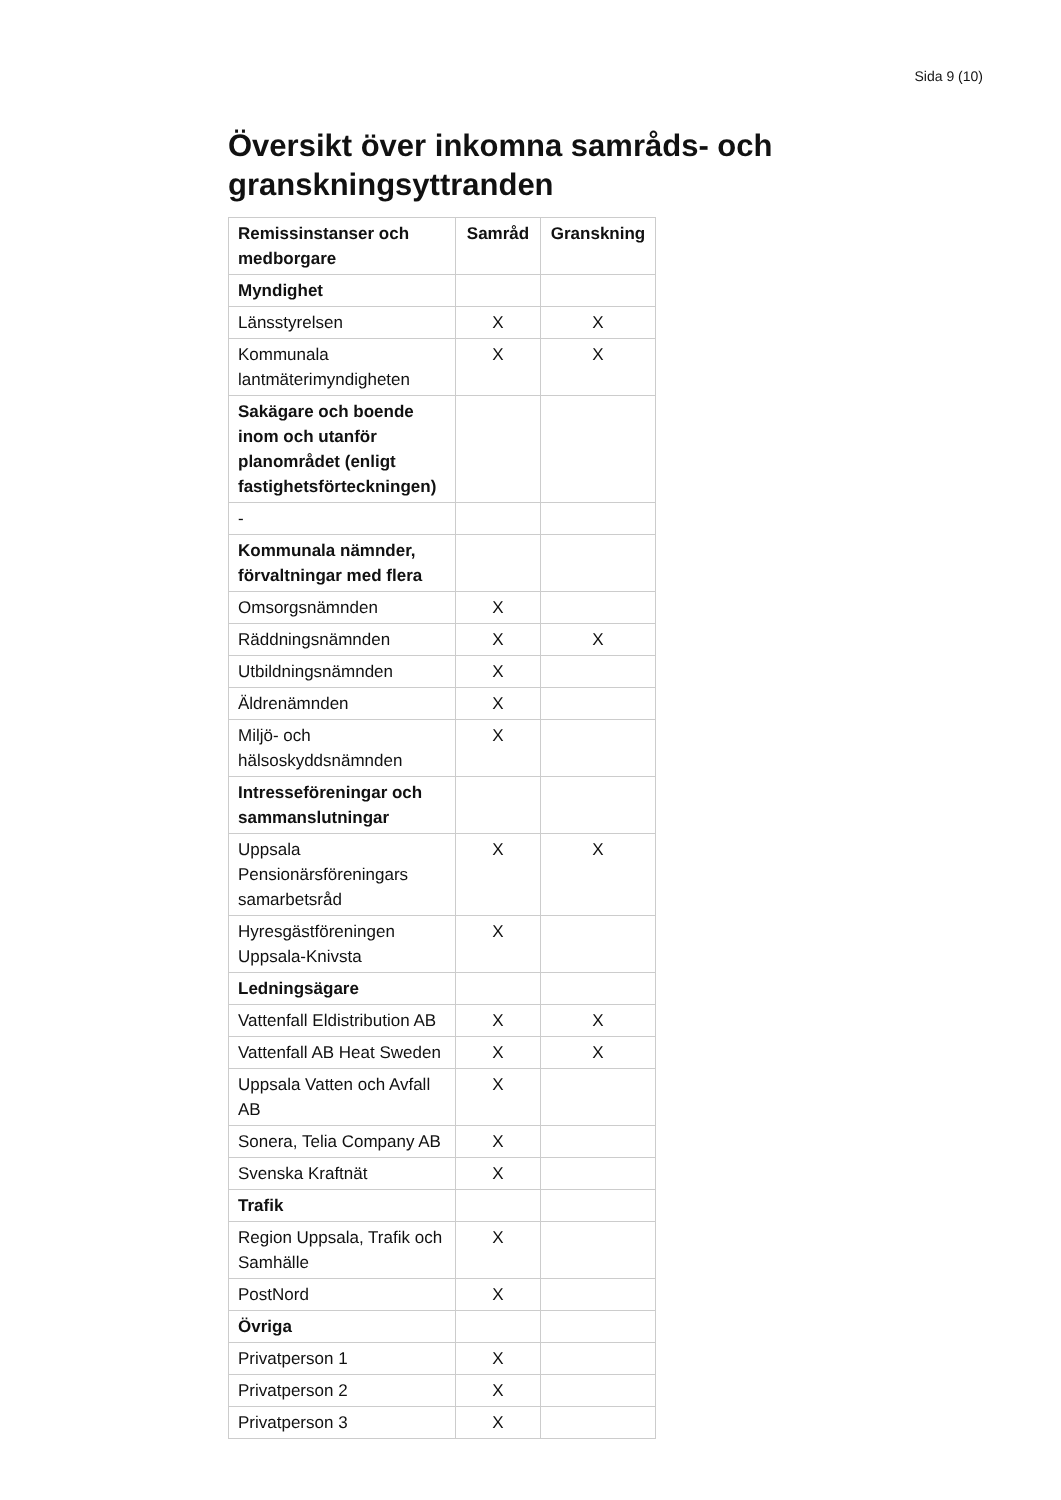Sida 9 (10)
Översikt över inkomna samråds- och granskningsyttranden
| Remissinstanser och medborgare | Samråd | Granskning |
| --- | --- | --- |
| Myndighet | | |
| Länsstyrelsen | X | X |
| Kommunala lantmäterimyndigheten | X | X |
| Sakägare och boende inom och utanför planområdet (enligt fastighetsförteckningen) | | |
| - | | |
| Kommunala nämnder, förvaltningar med flera | | |
| Omsorgsnämnden | X | |
| Räddningsnämnden | X | X |
| Utbildningsnämnden | X | |
| Äldrenämnden | X | |
| Miljö- och hälsoskyddsnämnden | X | |
| Intresseföreningar och sammanslutningar | | |
| Uppsala Pensionärsföreningars samarbetsråd | X | X |
| Hyresgästföreningen Uppsala-Knivsta | X | |
| Ledningsägare | | |
| Vattenfall Eldistribution AB | X | X |
| Vattenfall AB Heat Sweden | X | X |
| Uppsala Vatten och Avfall AB | X | |
| Sonera, Telia Company AB | X | |
| Svenska Kraftnät | X | |
| Trafik | | |
| Region Uppsala, Trafik och Samhälle | X | |
| PostNord | X | |
| Övriga | | |
| Privatperson 1 | X | |
| Privatperson 2 | X | |
| Privatperson 3 | X | |